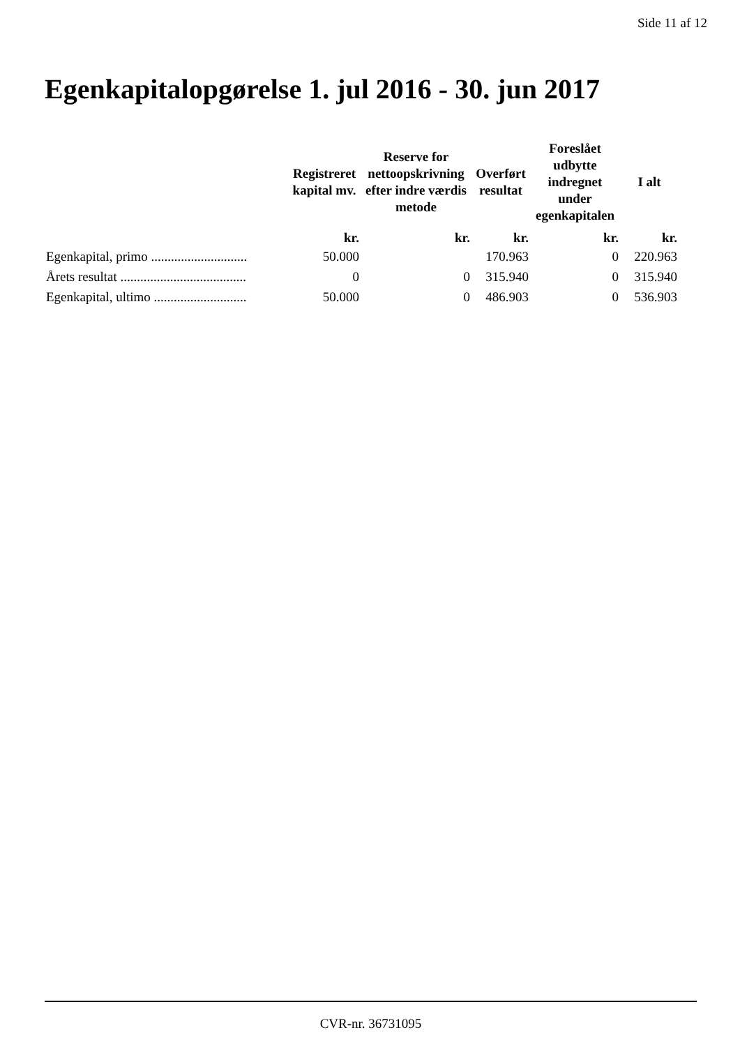Side 11 af 12
Egenkapitalopgørelse 1. jul 2016 - 30. jun 2017
| | Registreret kapital mv. | Reserve for nettoopskrivning efter indre værdis metode | Overført resultat | Foreslået udbytte indregnet under egenkapitalen | I alt |
| --- | --- | --- | --- | --- | --- |
| | kr. | kr. | kr. | kr. | kr. |
| Egenkapital, primo ............................. | 50.000 | | 170.963 | 0 | 220.963 |
| Årets resultat ...................................... | 0 | 0 | 315.940 | 0 | 315.940 |
| Egenkapital, ultimo ............................ | 50.000 | 0 | 486.903 | 0 | 536.903 |
CVR-nr. 36731095